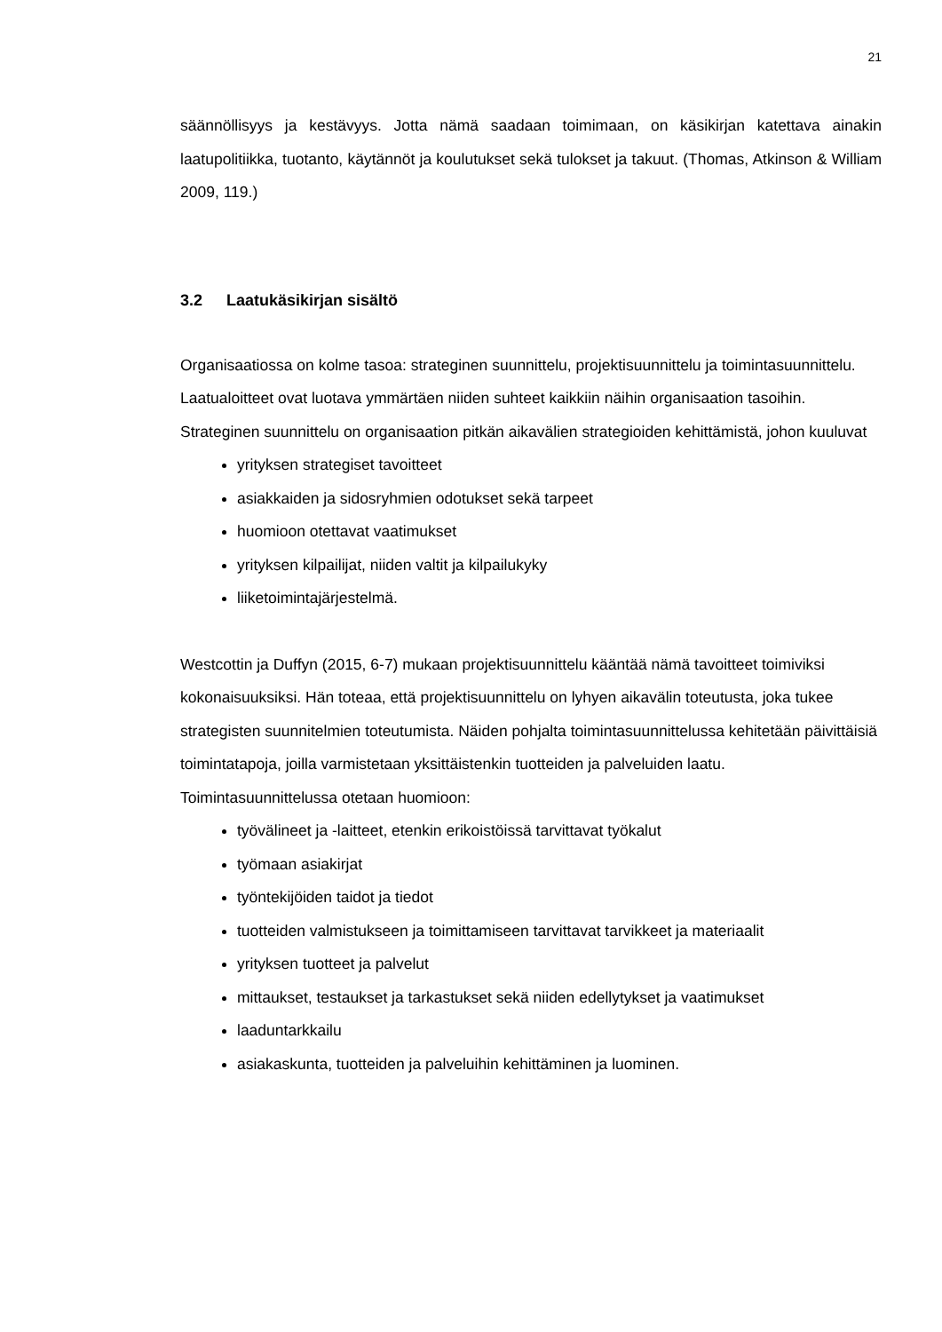21
säännöllisyys ja kestävyys. Jotta nämä saadaan toimimaan, on käsikirjan katettava ainakin laatupolitiikka, tuotanto, käytännöt ja koulutukset sekä tulokset ja takuut. (Thomas, Atkinson & William 2009, 119.)
3.2 Laatukäsikirjan sisältö
Organisaatiossa on kolme tasoa: strateginen suunnittelu, projektisuunnittelu ja toimintasuunnittelu. Laatualoitteet ovat luotava ymmärtäen niiden suhteet kaikkiin näihin organisaation tasoihin. Strateginen suunnittelu on organisaation pitkän aikavälien strategioiden kehittämistä, johon kuuluvat
yrityksen strategiset tavoitteet
asiakkaiden ja sidosryhmien odotukset sekä tarpeet
huomioon otettavat vaatimukset
yrityksen kilpailijat, niiden valtit ja kilpailukyky
liiketoimintajärjestelmä.
Westcottin ja Duffyn (2015, 6-7) mukaan projektisuunnittelu kääntää nämä tavoitteet toimiviksi kokonaisuuksiksi. Hän toteaa, että projektisuunnittelu on lyhyen aikavälin toteutusta, joka tukee strategisten suunnitelmien toteutumista. Näiden pohjalta toimintasuunnittelussa kehitetään päivittäisiä toimintatapoja, joilla varmistetaan yksittäistenkin tuotteiden ja palveluiden laatu. Toimintasuunnittelussa otetaan huomioon:
työvälineet ja -laitteet, etenkin erikoistöissä tarvittavat työkalut
työmaan asiakirjat
työntekijöiden taidot ja tiedot
tuotteiden valmistukseen ja toimittamiseen tarvittavat tarvikkeet ja materiaalit
yrityksen tuotteet ja palvelut
mittaukset, testaukset ja tarkastukset sekä niiden edellytykset ja vaatimukset
laaduntarkkailu
asiakaskunta, tuotteiden ja palveluihin kehittäminen ja luominen.